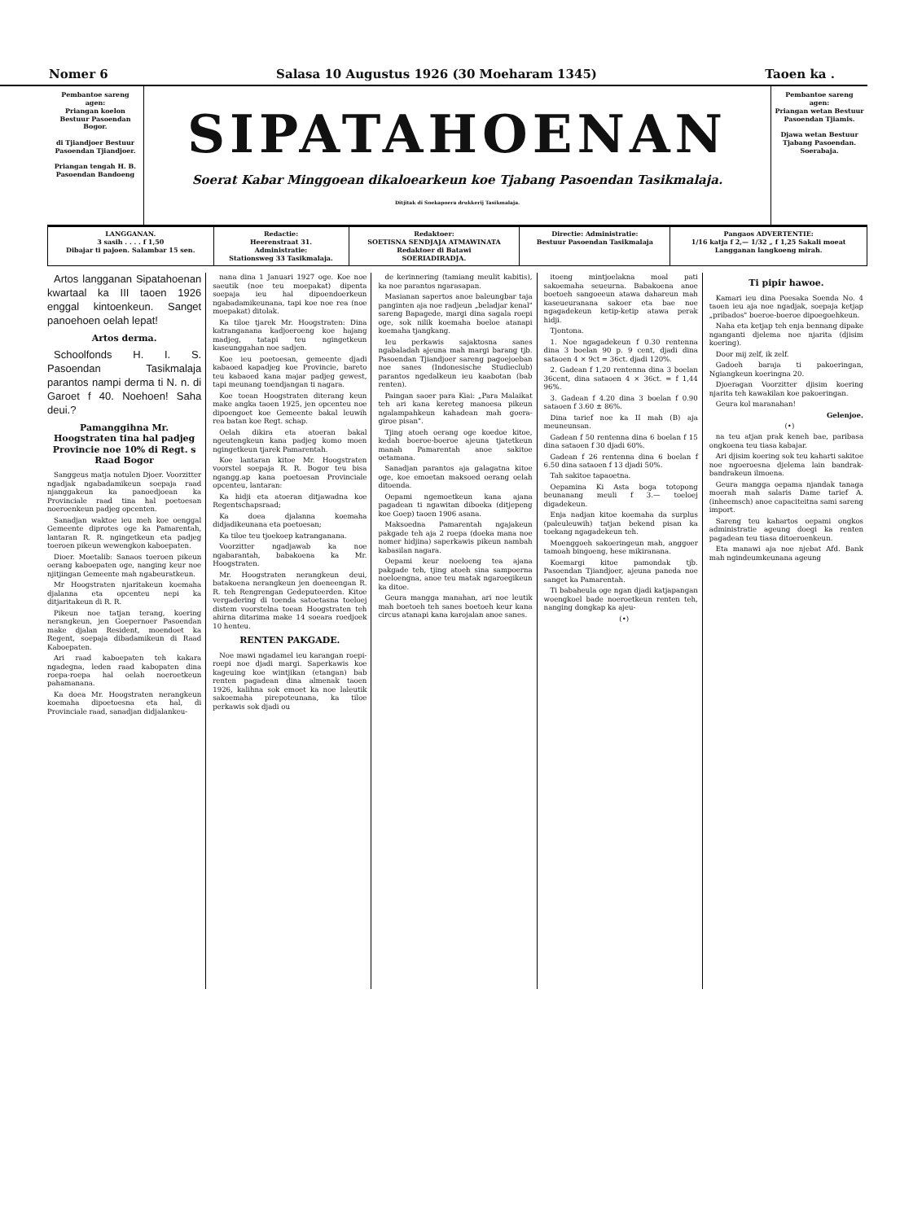Nomer 6 Salasa 10 Augustus 1926 (30 Moeharam 1345) Taoen ka .
Pembantoe sareng agen:
Priangan koelon Bestuur Pasoendan Bogor.
di Tjiandjoer Bestuur Pasoendan Tjiandjoer.
Priangan tengah H. B. Pasoendan Bandoeng
SIPATAHOENAN
Soerat Kabar Minggoean dikaloearkeun koe Tjabang Pasoendan Tasikmalaja.
Ditjitak di Soekapoera drukkerij Tasikmalaja.
Pembantoe sareng agen:
Priangan wetan Bestuur Pasoendan Tjiamis.
Djawa wetan Bestuur Tjabang Pasoendan. Soerabaja.
| LANGGANAN. 3 sasih . . . . f 1,50 Dibajar ti pajoen. Salambar 15 sen. | Redactie: Heerenstraat 31. Administratie: Stationsweg 33 Tasikmalaja. | Redaktoer: SOETISNA SENDJAJA ATMAWINATA Redaktoer di Batawi SOERIADIRADJA. | Directie: Administratie: Bestuur Pasoendan Tasikmalaja | Pangaos ADVERTENTIE: 1/16 katja f 2,— 1/32 „ f 1,25 Sakali moeat Langganan langkoeng mirah. |
Artos langganan Sipatahoenan kwartaal ka III taoen 1926 enggal kintoenkeun. Sanget panoehoen oelah lepat!
Artos derma.
Schoolfonds H. I. S. Pasoendan Tasikmalaja parantos nampi derma ti N. n. di Garoet f 40. Noehoen! Saha deui.?
Pamanggihna Mr. Hoogstraten tina hal padjeg Provincie noe 10% di Regt. s Raad Bogor
Sanggeus matja notulen Djoer. Voorzitter ngadjak ngabadamikeun soepaja raad njanggakeun ka panoedjoean ka Provinciale raad tina hal poetoesan noeroenkeun padjeg opcenten.
Sanadjan waktoe ieu meh koe oenggal Gemeente diprotes oge ka Pamarentah, lantaran R. R. ngingetkeun eta padjeg toeroen pikeun wewengkon kaboepaten.
Dioer. Moetalib: Sanaos toeroen pikeun oerang kaboepaten oge, nanging keur noe njitjingan Gemeente mah ngabeuratkeun.
Mr Hoogstraten njaritakeun koemaha djalanna eta opcenteu nepi ka ditjaritakeun di R. R.
Pikeun noe tatjan terang, koering nerangkeun, jen Goepernoer Pasoendan make djalan Resident, moendoet ka Regent, soepaja dibadamikeun di Raad Kaboepaten.
Ari raad kaboepaten teh kakara ngadegna, leden raad kabopaten dina roepa-roepa hal oelah noeroetkeun pahamanana.
Ka doea Mr. Hoogstraten nerangkeun koemaha dipoetoesna eta hal, di Provinciale raad, sanadjan didjalankeu-
nana dina 1 Januari 1927 oge. Koe noe saeutik (noe teu moepakat) dipenta soepaja ieu hal dipoendoerkeun ngabadamikeunana, tapi koe noe rea (noe moepakat) ditolak.
Ka tiloe tjarek Mr. Hoogstraten: Dina katranganana kadjoeroeng koe hajang madjeg, tatapi teu ngingetkeun kaseunggahan noe sadjen.
Koe ieu poetoesan, gemeente djadi kabaoed kapadjeg koe Provincie, bareto teu kabaoed kana majar padjeg gewest, tapi meunang toendjangan ti nagara.
Koe toean Hoogstraten diterang keun make angka taoen 1925, jen opcenteu noe dipoengoet koe Gemeente bakal leuwih rea batan koe Regt. schap.
Oelah dikira eta atoeran bakal ngeutengkeun kana padjeg komo moen ngingetkeun tjarek Pamarentah.
Koe lantaran kitoe Mr. Hoogstraten voorstel soepaja R. R. Bogor teu bisa ngangg.ap kana poetoesan Provinciale opcenteu, lantaran:
Ka hidji eta atoeran ditjawadna koe Regentschapsraad;
Ka doea djalanna koemaha didjadikeunana eta poetoesan;
Ka tiloe teu tjoekoep katranganana.
Voorzitter ngadjawab ka noe ngabarantah, babakoena ka Mr. Hoogstraten.
Mr. Hoogstraten nerangkeun deui, batakoena nerangkeun jen doeneengan R. R. teh Rengrengan Gedeputeerden. Kitoe vergadering di toenda satoetasna toeloej distem voorstelna toean Hoogstraten teh ahirna ditarima make 14 soeara roedjoek 10 henteu.
RENTEN PAKGADE.
Noe mawi ngadamel ieu karangan roepi-roepi noe djadi margi. Saperkawis koe kageuing koe wintjikan (etangan) bab renten pagadean dina almenak taoen 1926, kalihna sok emoet ka noe laleutik sakoemaha pirepoteunana, ka tiloe perkawis sok djadi ou
de kerinnering (tamiang meulit kabitis), ka noe parantos ngarasapan.
Masianan sapertos anoe baleungbar taja panginten aja noe radjeun „beladjar kenal" sareng Bapagede, margi dina sagala roepi oge, sok nilik koemaha boeloe atanapi koemaha tjangkang.
Ieu perkawis sajaktosna sanes ngabaladah ajeuna mah margi barang tjb. Pasoendan Tjiandjoer sareng pagoejoeban noe sanes (Indonesische Studieclub) parantos ngedalkeun ieu kaabotan (bab renten).
Paingan saoer para Kiai: „Para Malaikat teh ari kana kereteg manoesa pikeun ngalampahkeun kahadean mah goera-giroe pisan".
Tjing atoeh oerang oge koedoe kitoe, kedah boeroe-boeroe ajeuna tjatetkeun manah Pamarentah anoe sakitoe oetamana.
Sanadjan parantos aja galagatna kitoe oge, koe emoetan maksoed oerang oelah ditoenda.
Oepami ngemoetkeun kana ajana pagadean ti ngawitan diboeka (ditjepeng koe Goep) taoen 1906 asana.
Maksoedna Pamarentah ngajakeun pakgade teh aja 2 roepa (doeka mana noe nomer hidjina) saperkawis pikeun nambah kabasilan nagara.
Oepami keur noeloeng tea ajana pakgade teh, tjing atoeh sina sampoerna noeloengna, anoe teu matak ngaroegikeun ka ditoe.
Geura mangga manahan, ari noe leutik mah boetoeh teh sanes boetoeh keur kana circus atanapi kana karojalan anoe sanes.
itoeng mintjoelakna moal pati sakoemaha seueurna. Babakoena anoe boetoeh sangoeeun atawa dahareun mah kaseueuranana sakoer eta bae noe ngagadekeun ketip-ketip atawa perak hidji.
Tjontona.
1. Noe ngagadekeun f 0.30 rentenna dina 3 boelan 90 p. 9 cent, djadi dina sataoen 4 × 9ct = 36ct. djadi 120%.
2. Gadean f 1,20 rentenna dina 3 boelan 36cent, dina sataoen 4 × 36ct. = f 1,44 96%.
3. Gadean f 4.20 dina 3 boelan f 0.90 sataoen f 3.60 ± 86%.
Dina tarief noe ka II mah (B) aja meuneunsan.
Gadean f 50 rentenna dina 6 boelan f 15 dina sataoen f 30 djadi 60%.
Gadean f 26 rentenna dina 6 boelan f 6.50 dina sataoen f 13 djadi 50%.
Tah sakitoe tapaoetna.
Oepamina Ki Asta boga totopong beunanang meuli f 3.— toeloej digadekeun.
Enja nadjan kitoe koemaha da surplus (paleuleuwih) tatjan bekend pisan ka toekang ngagadekeun teh.
Moenggoeh sakoeringeun mah, anggoer tamoah bingoeng, hese mikiranana.
Koemargi kitoe pamondak tjb. Pasoendan Tjiandjoer, ajeuna paneda noe sanget ka Pamarentah.
Ti babaheula oge ngan djadi katjapangan woengkoel bade noeroetkeun renten teh, nanging dongkap ka ajeu-
(•)
Ti pipir hawoe.
Kamari ieu dina Poesaka Soenda No. 4 taoen ieu aja noe ngadjak, soepaja ketjap „pribados" boeroe-boeroe dipoegoehkeun.
Naha eta ketjap teh enja bennang dipake nganganti djelema noe njarita (djisim koering).
Door mij zelf, ik zelf.
Gadoeh baraja ti pakoeringan, Ngiangkeun koeringna 20.
Djoeragan Voorzitter djisim koering njarita teh kawakilan koe pakoeringan.
Geura kol maranahan!
Gelenjoe.
(•)
na teu atjan prak keneh bae, paribasa ongkoena teu tiasa kabajar.
Ari djisim koering sok teu kaharti sakitoe noe ngoeroesna djelema lain bandrak-bandrakeun ilmoena.
Geura mangga oepama njandak tanaga moerah mah salaris Dame tarief A. (inheemsch) anoe capaciteitna sami sareng import.
Sareng teu kahartos oepami ongkos administratie ageung doegi ka renten pagadean teu tiasa ditoeroenkeun.
Eta manawi aja noe njebat Afd. Bank mah ngindeumkeunana ageung